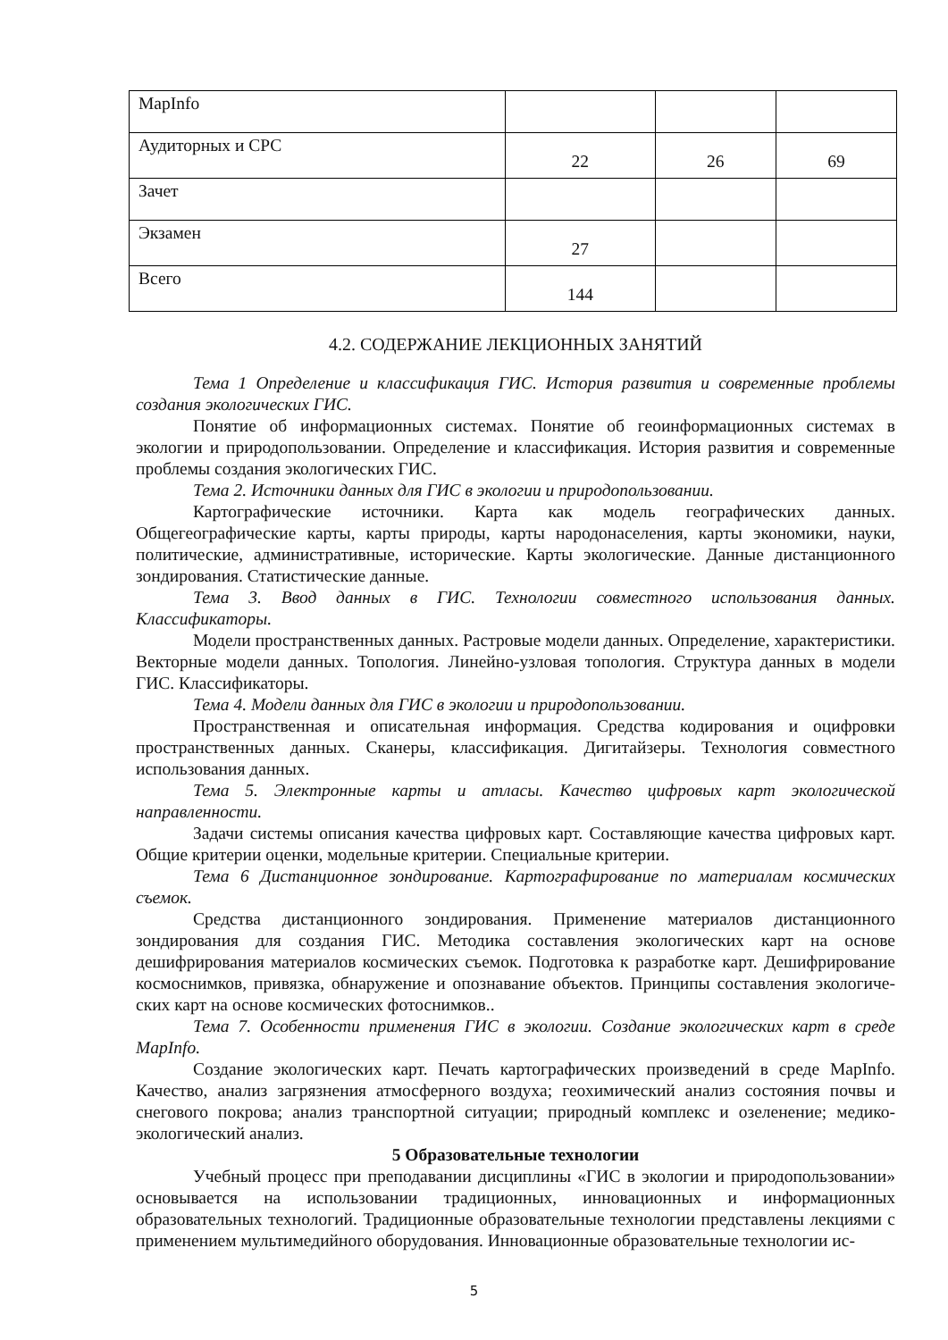| MapInfo | | | |
| Аудиторных и СРС | 22 | 26 | 69 |
| Зачет | | | |
| Экзамен | 27 | | |
| Всего | 144 | | |
4.2. СОДЕРЖАНИЕ ЛЕКЦИОННЫХ ЗАНЯТИЙ
Тема 1 Определение и классификация ГИС. История развития и современные проблемы создания экологических ГИС.
Понятие об информационных системах. Понятие об геоинформационных системах в экологии и природопользовании. Определение и классификация. История развития и современные проблемы создания экологических ГИС.
Тема 2. Источники данных для ГИС в экологии и природопользовании.
Картографические источники. Карта как модель географических данных. Общегеографические карты, карты природы, карты народонаселения, карты экономики, науки, политические, административные, исторические. Карты экологические. Данные дистанционного зондирования. Статистические данные.
Тема 3. Ввод данных в ГИС. Технологии совместного использования данных. Классификаторы.
Модели пространственных данных. Растровые модели данных. Определение, характеристики. Векторные модели данных. Топология. Линейно-узловая топология. Структура данных в модели ГИС. Классификаторы.
Тема 4. Модели данных для ГИС в экологии и природопользовании.
Пространственная и описательная информация. Средства кодирования и оцифровки пространственных данных. Сканеры, классификация. Дигитайзеры. Технология совместного использования данных.
Тема 5. Электронные карты и атласы. Качество цифровых карт экологической направленности.
Задачи системы описания качества цифровых карт. Составляющие качества цифровых карт. Общие критерии оценки, модельные критерии. Специальные критерии.
Тема 6 Дистанционное зондирование. Картографирование по материалам космических съемок.
Средства дистанционного зондирования. Применение материалов дистанционного зондирования для создания ГИС. Методика составления экологических карт на основе дешифрирования материалов космических съемок. Подготовка к разработке карт. Дешифрирование космоснимков, привязка, обнаружение и опознавание объектов. Принципы составления экологиче-ских карт на основе космических фотоснимков..
Тема 7. Особенности применения ГИС в экологии. Создание экологических карт в среде MapInfo.
Создание экологических карт. Печать картографических произведений в среде MapInfo. Качество, анализ загрязнения атмосферного воздуха; геохимический анализ состояния почвы и снегового покрова; анализ транспортной ситуации; природный комплекс и озеленение; медико-экологический анализ.
5 Образовательные технологии
Учебный процесс при преподавании дисциплины «ГИС в экологии и природопользовании» основывается на использовании традиционных, инновационных и информационных образовательных технологий. Традиционные образовательные технологии представлены лекциями с применением мультимедийного оборудования. Инновационные образовательные технологии ис-
5